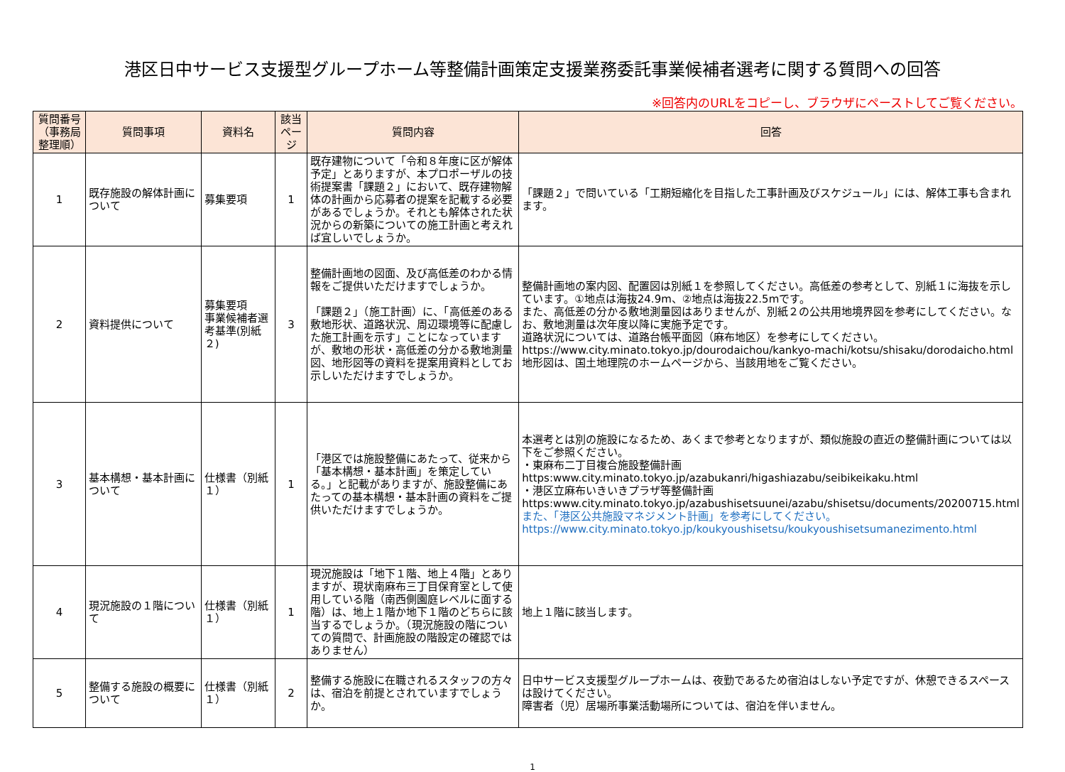港区日中サービス支援型グループホーム等整備計画策定支援業務委託事業候補者選考に関する質問への回答
※回答内のURLをコピーし、ブラウザにペーストしてご覧ください。
| 質問番号 （事務局整理順） | 質問事項 | 資料名 | 該当 ページ | 質問内容 | 回答 |
| --- | --- | --- | --- | --- | --- |
| 1 | 既存施設の解体計画について | 募集要項 | 1 | 既存建物について「令和８年度に区が解体予定」とありますが、本プロポーザルの技術提案書「課題２」において、既存建物解体の計画から応募者の提案を記載する必要があるでしょうか。それとも解体された状況からの新築についての施工計画と考えれば宜しいでしょうか。 | 「課題２」で問いている「工期短縮化を目指した工事計画及びスケジュール」には、解体工事も含まれます。 |
| 2 | 資料提供について | 募集要項 事業候補者選考基準(別紙２) | 3 | 整備計画地の図面、及び高低差のわかる情報をご提供いただけますでしょうか。 「課題２」（施工計画）に、「高低差のある敷地形状、道路状況、周辺環境等に配慮した施工計画を示す」ことになっていますが、敷地の形状・高低差の分かる敷地測量図、地形図等の資料を提案用資料としてお示しいただけますでしょうか。 | 整備計画地の案内図、配置図は別紙１を参照してください。高低差の参考として、別紙１に海抜を示しています。①地点は海抜24.9m、②地点は海抜22.5mです。 また、高低差の分かる敷地測量図はありませんが、別紙２の公共用地境界図を参考にしてください。なお、敷地測量は次年度以降に実施予定です。 道路状況については、道路台帳平面図（麻布地区）を参考にしてください。 https://www.city.minato.tokyo.jp/dourodaichou/kankyo-machi/kotsu/shisaku/dorodaicho.html 地形図は、国土地理院のホームページから、当該用地をご覧ください。 |
| 3 | 基本構想・基本計画について | 仕様書（別紙１） | 1 | 「港区では施設整備にあたって、従来から「基本構想・基本計画」を策定している。」と記載がありますが、施設整備にあたっての基本構想・基本計画の資料をご提供いただけますでしょうか。 | 本選考とは別の施設になるため、あくまで参考となりますが、類似施設の直近の整備計画については以下をご参照ください。 ・東麻布二丁目複合施設整備計画 https:www.city.minato.tokyo.jp/azabukanri/higashiazabu/seibikeikaku.html ・港区立麻布いきいきプラザ等整備計画 https:www.city.minato.tokyo.jp/azabushisetsuunei/azabu/shisetsu/documents/20200715.html また、「港区公共施設マネジメント計画」を参考にしてください。 https://www.city.minato.tokyo.jp/koukyoushisetsu/koukyoushisetsumanezimento.html |
| 4 | 現況施設の１階について | 仕様書（別紙１） | 1 | 現況施設は「地下１階、地上４階」とありますが、現状南麻布三丁目保育室として使用している階（南西側園庭レベルに面する階）は、地上１階か地下１階のどちらに該当するでしょうか。（現況施設の階についての質問で、計画施設の階設定の確認ではありません） | 地上１階に該当します。 |
| 5 | 整備する施設の概要について | 仕様書（別紙１） | 2 | 整備する施設に在職されるスタッフの方々は、宿泊を前提とされていますでしょうか。 | 日中サービス支援型グループホームは、夜勤であるため宿泊はしない予定ですが、休憩できるスペースは設けてください。 障害者（児）居場所事業活動場所については、宿泊を伴いません。 |
1